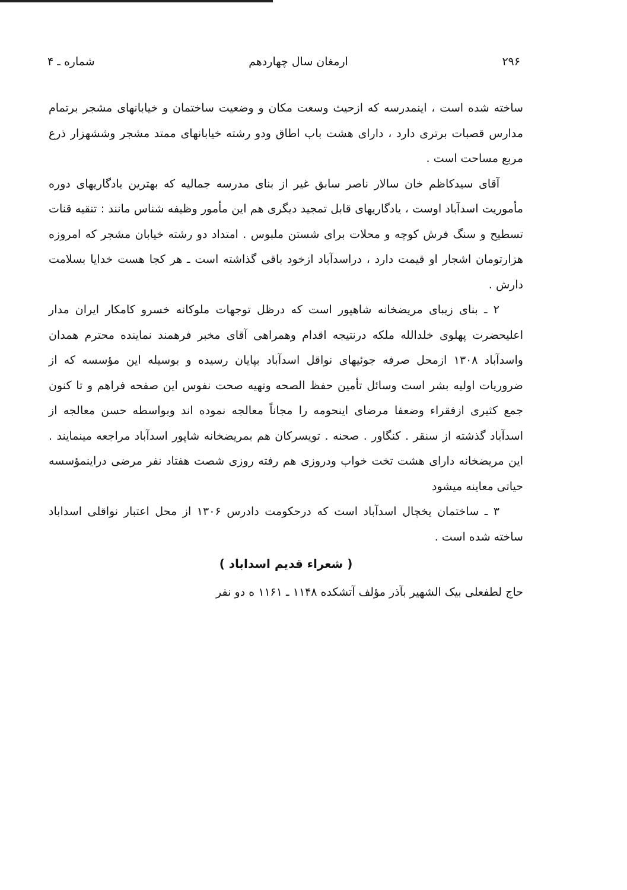۲۹۶ ارمغان سال چهاردهم شماره ـ ۴
ساخته شده است ، اینمدرسه که ازحیث وسعت مکان و وضعیت ساختمان و خیابانهای مشجر برتمام مدارس قصبات برتری دارد ، دارای هشت باب اطاق ودو رشته خیابانهای ممتد مشجر وششهزار ذرع مربع مساحت است .
آقای سیدکاظم خان سالار ناصر سابق غیر از بنای مدرسه جمالیه که بهترین یادگاریهای دوره مأموریت اسدآباد اوست ، یادگاریهای قابل تمجید دیگری هم این مأمور وظیفه شناس مانند : تنقیه قنات تسطیح و سنگ فرش کوچه و محلات برای شستن ملبوس . امتداد دو رشته خیابان مشجر که امروزه هزارتومان اشجار او قیمت دارد ، دراسدآباد ازخود باقی گذاشته است ـ هر کجا هست خدایا بسلامت دارش .
۲ ـ بنای زیبای مریضخانه شاهپور است که درظل توجهات ملوکانه خسرو کامکار ایران مدار اعلیحضرت پهلوی خلدالله ملکه درنتیجه اقدام وهمراهی آقای مخبر فرهمند نماینده محترم همدان واسدآباد ۱۳۰۸ ازمحل صرفه جوئیهای نواقل اسدآباد بپایان رسیده و بوسیله این مؤسسه که از ضروریات اولیه بشر است وسائل تأمین حفظ الصحه وتهیه صحت نفوس این صفحه فراهم و تا کنون جمع کثیری ازفقراء وضعفا مرضای اینحومه را مجاناً معالجه نموده اند وبواسطه حسن معالجه از اسدآباد گذشته از سنقر . کنگاور . صحنه . تویسرکان هم بمریضخانه شاپور اسدآباد مراجعه مینمایند . این مریضخانه دارای هشت تخت خواب ودروزی هم رفته روزی شصت هفتاد نفر مرضی دراینمؤسسه حیاتی معاینه میشود
۳ ـ ساختمان یخچال اسدآباد است که درحکومت دادرس ۱۳۰۶ از محل اعتبار نواقلی اسداباد ساخته شده است .
( شعراء قدیم اسداباد )
حاج لطفعلی بیک الشهیر بآذر مؤلف آتشکده ۱۱۴۸ ـ ۱۱۶۱ ه دو نفر